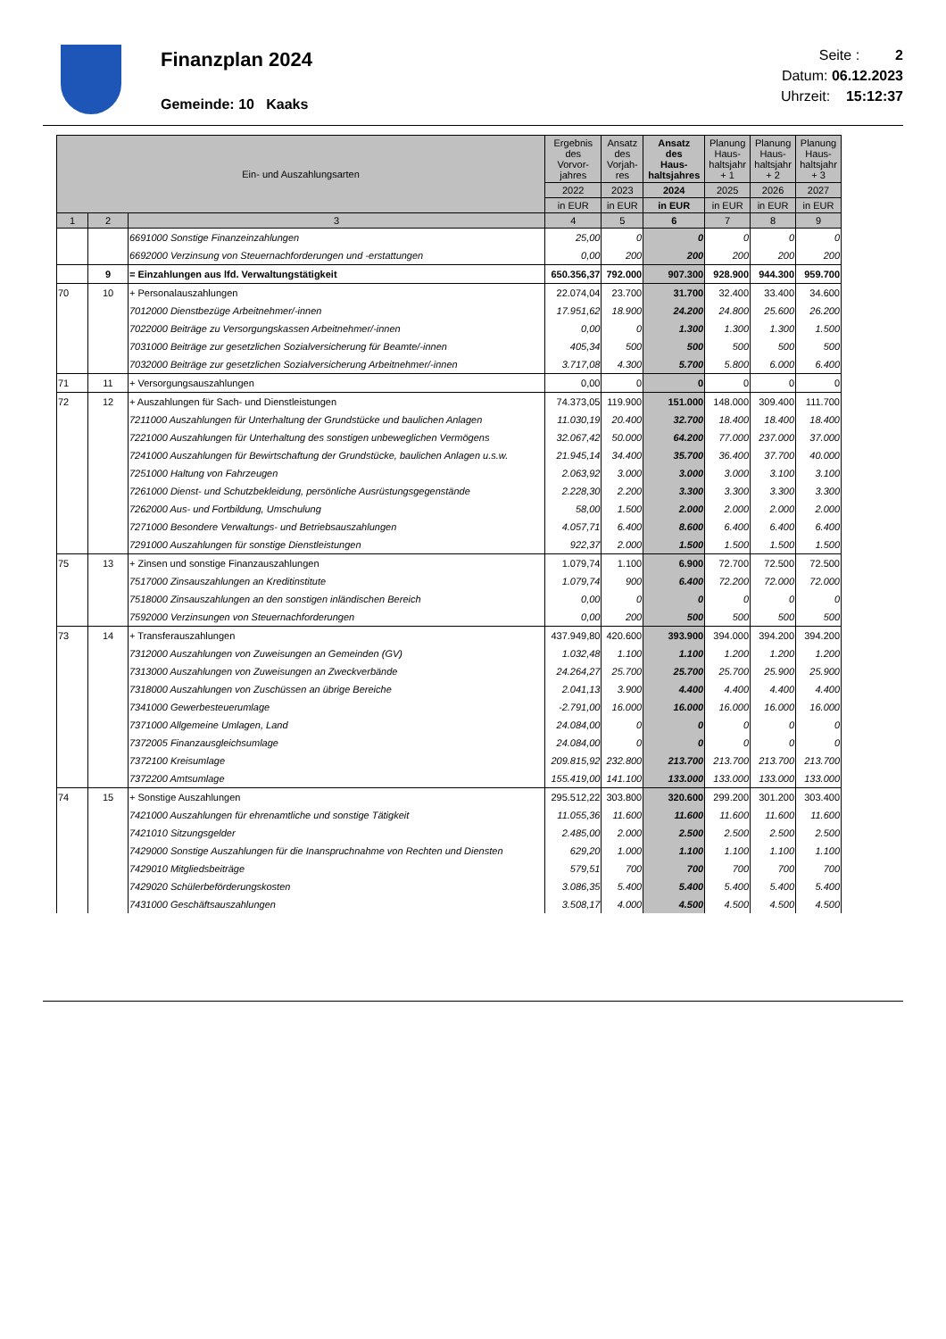Finanzplan 2024
Gemeinde: 10 Kaaks
Seite : 2
Datum: 06.12.2023
Uhrzeit: 15:12:37
| Ein- und Auszahlungsarten | | | Ergebnis des Vorvor- jahres | Ansatz des Vorjah- res | Ansatz des Haus- haltsjahres | Planung Haus- haltsjahr + 1 | Planung Haus- haltsjahr + 2 | Planung Haus- haltsjahr + 3 |
| --- | --- | --- | --- | --- | --- | --- | --- | --- |
| | | | 2022 | 2023 | 2024 | 2025 | 2026 | 2027 |
| | | | in EUR | in EUR | in EUR | in EUR | in EUR | in EUR |
| 1 | 2 | 3 | 4 | 5 | 6 | 7 | 8 | 9 |
| | | 6691000 Sonstige Finanzeinzahlungen | 25,00 | 0 | 0 | 0 | 0 | 0 |
| | | 6692000 Verzinsung von Steuernachforderungen und -erstattungen | 0,00 | 200 | 200 | 200 | 200 | 200 |
| | 9 | = Einzahlungen aus lfd. Verwaltungstätigkeit | 650.356,37 | 792.000 | 907.300 | 928.900 | 944.300 | 959.700 |
| 70 | 10 | + Personalauszahlungen | 22.074,04 | 23.700 | 31.700 | 32.400 | 33.400 | 34.600 |
| | | 7012000 Dienstbezüge Arbeitnehmer/-innen | 17.951,62 | 18.900 | 24.200 | 24.800 | 25.600 | 26.200 |
| | | 7022000 Beiträge zu Versorgungskassen Arbeitnehmer/-innen | 0,00 | 0 | 1.300 | 1.300 | 1.300 | 1.500 |
| | | 7031000 Beiträge zur gesetzlichen Sozialversicherung für Beamte/-innen | 405,34 | 500 | 500 | 500 | 500 | 500 |
| | | 7032000 Beiträge zur gesetzlichen Sozialversicherung Arbeitnehmer/-innen | 3.717,08 | 4.300 | 5.700 | 5.800 | 6.000 | 6.400 |
| 71 | 11 | + Versorgungsauszahlungen | 0,00 | 0 | 0 | 0 | 0 | 0 |
| 72 | 12 | + Auszahlungen für Sach- und Dienstleistungen | 74.373,05 | 119.900 | 151.000 | 148.000 | 309.400 | 111.700 |
| | | 7211000 Auszahlungen für Unterhaltung der Grundstücke und baulichen Anlagen | 11.030,19 | 20.400 | 32.700 | 18.400 | 18.400 | 18.400 |
| | | 7221000 Auszahlungen für Unterhaltung des sonstigen unbeweglichen Vermögens | 32.067,42 | 50.000 | 64.200 | 77.000 | 237.000 | 37.000 |
| | | 7241000 Auszahlungen für Bewirtschaftung der Grundstücke, baulichen Anlagen u.s.w. | 21.945,14 | 34.400 | 35.700 | 36.400 | 37.700 | 40.000 |
| | | 7251000 Haltung von Fahrzeugen | 2.063,92 | 3.000 | 3.000 | 3.000 | 3.100 | 3.100 |
| | | 7261000 Dienst- und Schutzbekleidung, persönliche Ausrüstungsgegenstände | 2.228,30 | 2.200 | 3.300 | 3.300 | 3.300 | 3.300 |
| | | 7262000 Aus- und Fortbildung, Umschulung | 58,00 | 1.500 | 2.000 | 2.000 | 2.000 | 2.000 |
| | | 7271000 Besondere Verwaltungs- und Betriebsauszahlungen | 4.057,71 | 6.400 | 8.600 | 6.400 | 6.400 | 6.400 |
| | | 7291000 Auszahlungen für sonstige Dienstleistungen | 922,37 | 2.000 | 1.500 | 1.500 | 1.500 | 1.500 |
| 75 | 13 | + Zinsen und sonstige Finanzauszahlungen | 1.079,74 | 1.100 | 6.900 | 72.700 | 72.500 | 72.500 |
| | | 7517000 Zinsauszahlungen an Kreditinstitute | 1.079,74 | 900 | 6.400 | 72.200 | 72.000 | 72.000 |
| | | 7518000 Zinsauszahlungen an den sonstigen inländischen Bereich | 0,00 | 0 | 0 | 0 | 0 | 0 |
| | | 7592000 Verzinsungen von Steuernachforderungen | 0,00 | 200 | 500 | 500 | 500 | 500 |
| 73 | 14 | + Transferauszahlungen | 437.949,80 | 420.600 | 393.900 | 394.000 | 394.200 | 394.200 |
| | | 7312000 Auszahlungen von Zuweisungen an Gemeinden (GV) | 1.032,48 | 1.100 | 1.100 | 1.200 | 1.200 | 1.200 |
| | | 7313000 Auszahlungen von Zuweisungen an Zweckverbände | 24.264,27 | 25.700 | 25.700 | 25.700 | 25.900 | 25.900 |
| | | 7318000 Auszahlungen von Zuschüssen an übrige Bereiche | 2.041,13 | 3.900 | 4.400 | 4.400 | 4.400 | 4.400 |
| | | 7341000 Gewerbesteuerumlage | -2.791,00 | 16.000 | 16.000 | 16.000 | 16.000 | 16.000 |
| | | 7371000 Allgemeine Umlagen, Land | 24.084,00 | 0 | 0 | 0 | 0 | 0 |
| | | 7372005 Finanzausgleichsumlage | 24.084,00 | 0 | 0 | 0 | 0 | 0 |
| | | 7372100 Kreisumlage | 209.815,92 | 232.800 | 213.700 | 213.700 | 213.700 | 213.700 |
| | | 7372200 Amtsumlage | 155.419,00 | 141.100 | 133.000 | 133.000 | 133.000 | 133.000 |
| 74 | 15 | + Sonstige Auszahlungen | 295.512,22 | 303.800 | 320.600 | 299.200 | 301.200 | 303.400 |
| | | 7421000 Auszahlungen für ehrenamtliche und sonstige Tätigkeit | 11.055,36 | 11.600 | 11.600 | 11.600 | 11.600 | 11.600 |
| | | 7421010 Sitzungsgelder | 2.485,00 | 2.000 | 2.500 | 2.500 | 2.500 | 2.500 |
| | | 7429000 Sonstige Auszahlungen für die Inanspruchnahme von Rechten und Diensten | 629,20 | 1.000 | 1.100 | 1.100 | 1.100 | 1.100 |
| | | 7429010 Mitgliedsbeiträge | 579,51 | 700 | 700 | 700 | 700 | 700 |
| | | 7429020 Schülerbeförderungskosten | 3.086,35 | 5.400 | 5.400 | 5.400 | 5.400 | 5.400 |
| | | 7431000 Geschäftsauszahlungen | 3.508,17 | 4.000 | 4.500 | 4.500 | 4.500 | 4.500 |